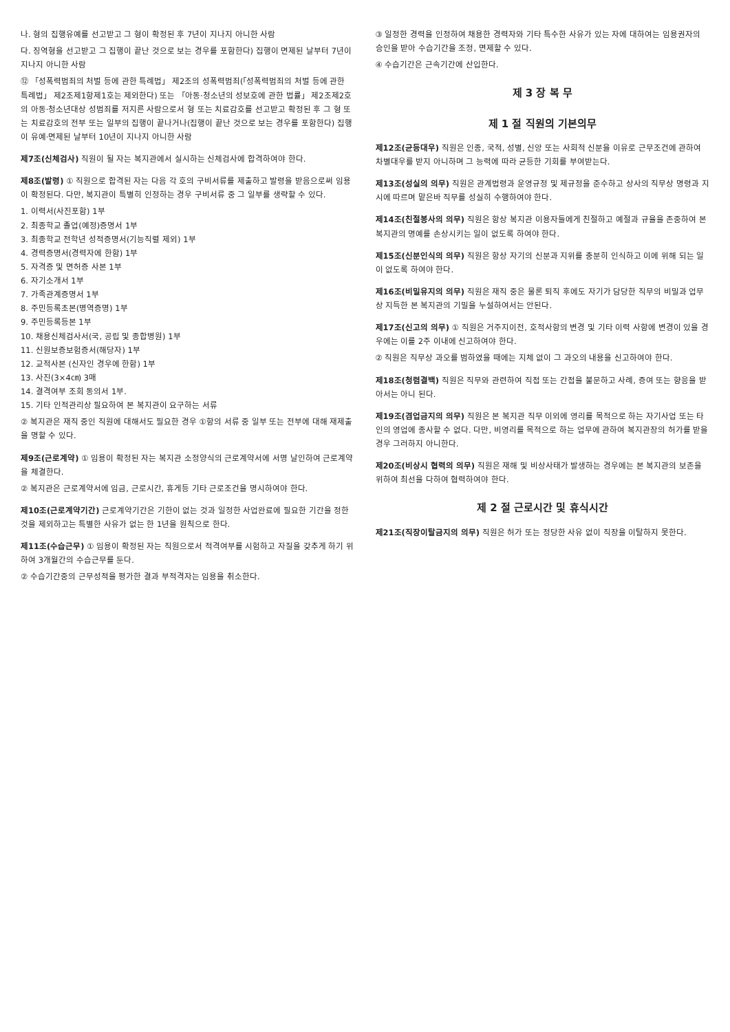나. 형의 집행유예를 선고받고 그 형이 확정된 후 7년이 지나지 아니한 사람
다. 징역형을 선고받고 그 집행이 끝난 것으로 보는 경우를 포함한다) 집행이 면제된 날부터 7년이 지나지 아니한 사람
⑫ 「성폭력범죄의 처벌 등에 관한 특례법」 제2조의 성폭력범죄(「성폭력범죄의 처벌 등에 관한 특례법」 제2조제1항제1호는 제외한다) 또는 「아동·청소년의 성보호에 관한 법률」 제2조제2호의 아동·청소년대상 성범죄를 저지른 사람으로서 형 또는 치료감호를 선고받고 확정된 후 그 형 또는 치료감호의 전부 또는 일부의 집행이 끝나거나(집행이 끝난 것으로 보는 경우를 포함한다) 집행이 유예·면제된 날부터 10년이 지나지 아니한 사람
제7조(신체검사) 직원이 될 자는 복지관에서 실시하는 신체검사에 합격하여야 한다.
제8조(발령) ① 직원으로 합격된 자는 다음 각 호의 구비서류를 제출하고 발령을 받음으로써 임용이 확정된다. 다만, 복지관이 특별히 인정하는 경우 구비서류 중 그 일부를 생략할 수 있다.
1. 이력서(사진포함) 1부
2. 최종학교 졸업(예정)증명서 1부
3. 최종학교 전학년 성적증명서(기능직렬 제외) 1부
4. 경력증명서(경력자에 한함) 1부
5. 자격증 및 면허증 사본 1부
6. 자기소개서 1부
7. 가족관계증명서 1부
8. 주민등록초본(병역증명) 1부
9. 주민등록등본 1부
10. 채용신체검사서(국, 공립 및 종합병원) 1부
11. 신원보증보험증서(해당자) 1부
12. 교적사본 (신자인 경우에 한함) 1부
13. 사진(3×4㎝) 3매
14. 결격여부 조회 동의서 1부.
15. 기타 인적관리상 필요하여 본 복지관이 요구하는 서류
② 복지관은 재직 중인 직원에 대해서도 필요한 경우 ①항의 서류 중 일부 또는 전부에 대해 재제출을 명할 수 있다.
제9조(근로계약) ① 임용이 확정된 자는 복지관 소정양식의 근로계약서에 서명 날인하여 근로계약을 체결한다.
② 복지관은 근로계약서에 임금, 근로시간, 휴게등 기타 근로조건을 명시하여야 한다.
제10조(근로계약기간) 근로계약기간은 기한이 없는 것과 일정한 사업완료에 필요한 기간을 정한 것을 제외하고는 특별한 사유가 없는 한 1년을 원칙으로 한다.
제11조(수습근무) ① 임용이 확정된 자는 직원으로서 적격여부를 시험하고 자질을 갖추게 하기 위하여 3개월간의 수습근무를 둔다.
② 수습기간중의 근무성적을 평가한 결과 부적격자는 임용을 취소한다.
③ 일정한 경력을 인정하여 채용한 경력자와 기타 특수한 사유가 있는 자에 대하여는 임용권자의 승인을 받아 수습기간을 조정, 면제할 수 있다.
④ 수습기간은 근속기간에 산입한다.
제 3 장 복 무
제 1 절 직원의 기본의무
제12조(균등대우) 직원은 인종, 국적, 성별, 신앙 또는 사회적 신분을 이유로 근무조건에 관하여 차별대우를 받지 아니하며 그 능력에 따라 균등한 기회를 부여받는다.
제13조(성실의 의무) 직원은 관계법령과 운영규정 및 제규정을 준수하고 상사의 직무상 명령과 지시에 따르며 맡은바 직무를 성실히 수행하여야 한다.
제14조(친절봉사의 의무) 직원은 항상 복지관 이용자들에게 친절하고 예절과 규율을 존중하여 본 복지관의 명예를 손상시키는 일이 없도록 하여야 한다.
제15조(신분인식의 의무) 직원은 항상 자기의 신분과 지위를 충분히 인식하고 이에 위해 되는 일이 없도록 하여야 한다.
제16조(비밀유지의 의무) 직원은 재직 중은 물론 퇴직 후에도 자기가 담당한 직무의 비밀과 업무상 지득한 본 복지관의 기밀을 누설하여서는 안된다.
제17조(신고의 의무) ① 직원은 거주지이전, 호적사항의 변경 및 기타 이력 사항에 변경이 있을 경우에는 이를 2주 이내에 신고하여야 한다.
② 직원은 직무상 과오를 범하였을 때에는 지체 없이 그 과오의 내용을 신고하여야 한다.
제18조(청렴결백) 직원은 직무와 관련하여 직접 또는 간접을 불문하고 사례, 증여 또는 향응을 받아서는 아니 된다.
제19조(겸업금지의 의무) 직원은 본 복지관 직무 이외에 영리를 목적으로 하는 자기사업 또는 타인의 영업에 종사할 수 없다. 다만, 비영리를 목적으로 하는 업무에 관하여 복지관장의 허가를 받을 경우 그러하지 아니한다.
제20조(비상시 협력의 의무) 직원은 재해 및 비상사태가 발생하는 경우에는 본 복지관의 보존을 위하여 최선을 다하여 협력하여야 한다.
제 2 절 근로시간 및 휴식시간
제21조(직장이탈금지의 의무) 직원은 허가 또는 정당한 사유 없이 직장을 이탈하지 못한다.